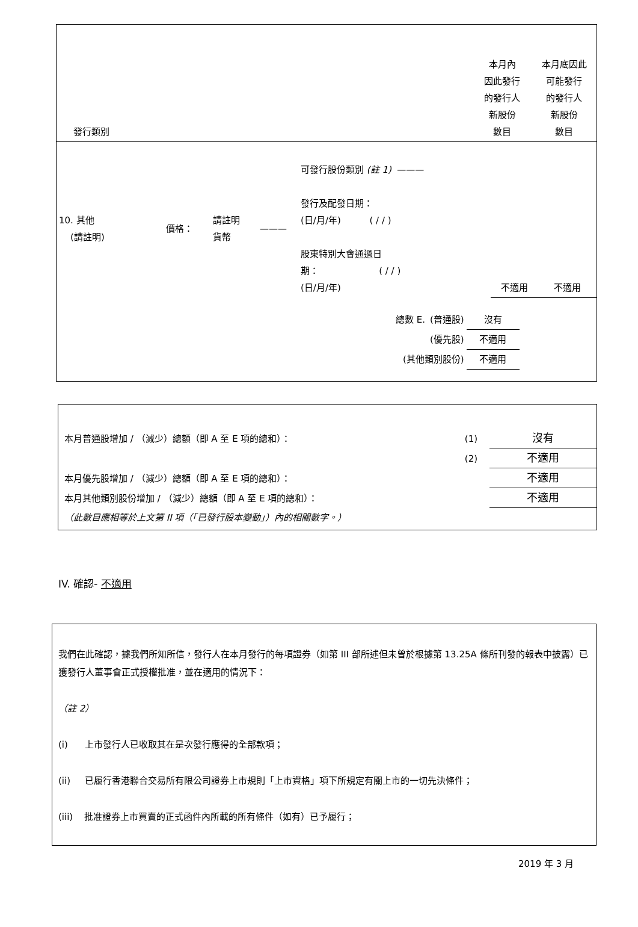| 發行類別 | 本月內 因此發行 的發行人 新股份 數目 | 本月底因此 可能發行 的發行人 新股份 數目 |
| 10. 其他 (請註明) | 價格： | 請註明 貨幣 | ——— | 可發行股份類別 (註 1) ——— 發行及配發日期： (日/月/年) ( / / ) 股東特別大會通過日 期： ( / / ) (日/月/年) | 不適用 | 不適用 |
| 總數 E. | (普通股) | 沒有 |
| | (優先股) | 不適用 |
| (其他類別股份) | | 不適用 |
| 本月普通股增加 / （減少）總額（即 A 至 E 項的總和）： | (1) | 沒有 |
| | (2) | 不適用 |
| 本月優先股增加 / （減少）總額（即 A 至 E 項的總和）： | | 不適用 |
| 本月其他類別股份增加 / （減少）總額（即 A 至 E 項的總和）： | | 不適用 |
| （此數目應相等於上文第 II 項（「已發行股本變動」）內的相關數字。） | | |
IV. 確認- 不適用
我們在此確認，據我們所知所信，發行人在本月發行的每項證券（如第 III 部所述但未曾於根據第 13.25A 條所刊發的報表中披露）已獲發行人董事會正式授權批准，並在適用的情況下：
（註 2）
(i) 上市發行人已收取其在是次發行應得的全部款項；
(ii) 已履行香港聯合交易所有限公司證券上市規則「上市資格」項下所規定有關上市的一切先決條件；
(iii) 批准證券上市買賣的正式函件內所載的所有條件（如有）已予履行；
2019 年 3 月